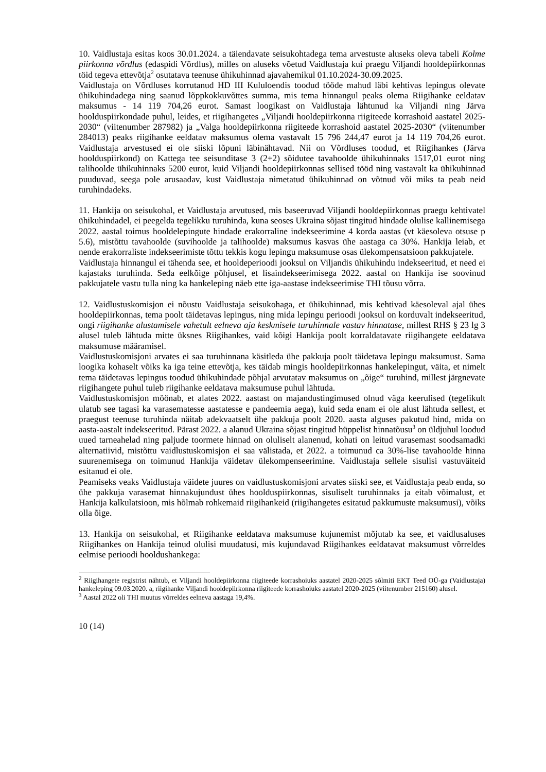10. Vaidlustaja esitas koos 30.01.2024. a täiendavate seisukohtadega tema arvestuste aluseks oleva tabeli Kolme piirkonna võrdlus (edaspidi Võrdlus), milles on aluseks võetud Vaidlustaja kui praegu Viljandi hooldepiirkonnas töid tegeva ettevõtja<sup>2</sup> osutatava teenuse ühikuhinnad ajavahemikul 01.10.2024-30.09.2025.
Vaidlustaja on Võrdluses korrutanud HD III Kululoendis toodud tööde mahud läbi kehtivas lepingus olevate ühikuhindadega ning saanud lõppkokkuvõttes summa, mis tema hinnangul peaks olema Riigihanke eeldatav maksumus - 14 119 704,26 eurot. Samast loogikast on Vaidlustaja lähtunud ka Viljandi ning Järva hoolduspiirkondade puhul, leides, et riigihangetes „Viljandi hooldepiirkonna riigiteede korrashoid aastatel 2025-2030“ (viitenumber 287982) ja „Valga hooldepiirkonna riigiteede korrashoid aastatel 2025-2030“ (viitenumber 284013) peaks riigihanke eeldatav maksumus olema vastavalt 15 796 244,47 eurot ja 14 119 704,26 eurot. Vaidlustaja arvestused ei ole siiski lõpuni läbinähtavad. Nii on Võrdluses toodud, et Riigihankes (Järva hoolduspiirkond) on Kattega tee seisunditase 3 (2+2) sõidutee tavahoolde ühikuhinnaks 1517,01 eurot ning talihoolde ühikuhinnaks 5200 eurot, kuid Viljandi hooldepiirkonnas sellised tööd ning vastavalt ka ühikuhinnad puuduvad, seega pole arusaadav, kust Vaidlustaja nimetatud ühikuhinnad on võtnud või miks ta peab neid turuhindadeks.
11. Hankija on seisukohal, et Vaidlustaja arvutused, mis baseeruvad Viljandi hooldepiirkonnas praegu kehtivatel ühikuhindadel, ei peegelda tegelikku turuhinda, kuna seoses Ukraina sõjast tingitud hindade olulise kallinemisega 2022. aastal toimus hooldelepingute hindade erakorraline indekseerimine 4 korda aastas (vt käesoleva otsuse p 5.6), mistõttu tavahoolde (suvihoolde ja talihoolde) maksumus kasvas ühe aastaga ca 30%. Hankija leiab, et nende erakorraliste indekseerimiste tõttu tekkis kogu lepingu maksumuse osas ülekompensatsioon pakkujatele.
Vaidlustaja hinnangul ei tähenda see, et hooldeperioodi jooksul on Viljandis ühikuhindu indekseeritud, et need ei kajastaks turuhinda. Seda eelkõige põhjusel, et lisaindekseerimisega 2022. aastal on Hankija ise soovinud pakkujatele vastu tulla ning ka hankeleping näeb ette iga-aastase indekseerimise THI tõusu võrra.
12. Vaidlustuskomisjon ei nõustu Vaidlustaja seisukohaga, et ühikuhinnad, mis kehtivad käesoleval ajal ühes hooldepiirkonnas, tema poolt täidetavas lepingus, ning mida lepingu perioodi jooksul on korduvalt indekseeritud, ongi riigihanke alustamisele vahetult eelneva aja keskmisele turuhinnale vastav hinnatase, millest RHS § 23 lg 3 alusel tuleb lähtuda mitte üksnes Riigihankes, vaid kõigi Hankija poolt korraldatavate riigihangete eeldatava maksumuse määramisel.
Vaidlustuskomisjoni arvates ei saa turuhinnana käsitleda ühe pakkuja poolt täidetava lepingu maksumust. Sama loogika kohaselt võiks ka iga teine ettevõtja, kes täidab mingis hooldepiirkonnas hankelepingut, väita, et nimelt tema täidetavas lepingus toodud ühikuhindade põhjal arvutatav maksumus on „õige“ turuhind, millest järgnevate riigihangete puhul tuleb riigihanke eeldatava maksumuse puhul lähtuda.
Vaidlustuskomisjon möönab, et alates 2022. aastast on majandustingimused olnud väga keerulised (tegelikult ulatub see tagasi ka varasematesse aastatesse e pandeemia aega), kuid seda enam ei ole alust lähtuda sellest, et praegust teenuse turuhinda näitab adekvaatselt ühe pakkuja poolt 2020. aasta alguses pakutud hind, mida on aasta-aastalt indekseeritud. Pärast 2022. a alanud Ukraina sõjast tingitud hüppelist hinnatõusu<sup>3</sup> on üldjuhul loodud uued tarneahelad ning paljude toormete hinnad on oluliselt alanenud, kohati on leitud varasemast soodsamadki alternatiivid, mistõttu vaidlustuskomisjon ei saa välistada, et 2022. a toimunud ca 30%-lise tavahoolde hinna suurenemisega on toimunud Hankija väidetav ülekompenseerimine. Vaidlustaja sellele sisulisi vastuväiteid esitanud ei ole.
Peamiseks veaks Vaidlustaja väidete juures on vaidlustuskomisjoni arvates siiski see, et Vaidlustaja peab enda, so ühe pakkuja varasemat hinnakujundust ühes hoolduspiirkonnas, sisuliselt turuhinnaks ja eitab võimalust, et Hankija kalkulatsioon, mis hõlmab rohkemaid riigihankeid (riigihangetes esitatud pakkumuste maksumusi), võiks olla õige.
13. Hankija on seisukohal, et Riigihanke eeldatava maksumuse kujunemist mõjutab ka see, et vaidlusaluses Riigihankes on Hankija teinud olulisi muudatusi, mis kujundavad Riigihankes eeldatavat maksumust võrreldes eelmise perioodi hooldushankega:
<sup>2</sup> Riigihangete registrist nähtub, et Viljandi hooldepiirkonna riigiteede korrashoiuks aastatel 2020-2025 sõlmiti EKT Teed OÜ-ga (Vaidlustaja) hankeleping 09.03.2020. a, riigihanke Viljandi hooldepiirkonna riigiteede korrashoiuks aastatel 2020-2025 (viitenumber 215160) alusel.
<sup>3</sup> Aastal 2022 oli THI muutus võrreldes eelneva aastaga 19,4%.
10 (14)